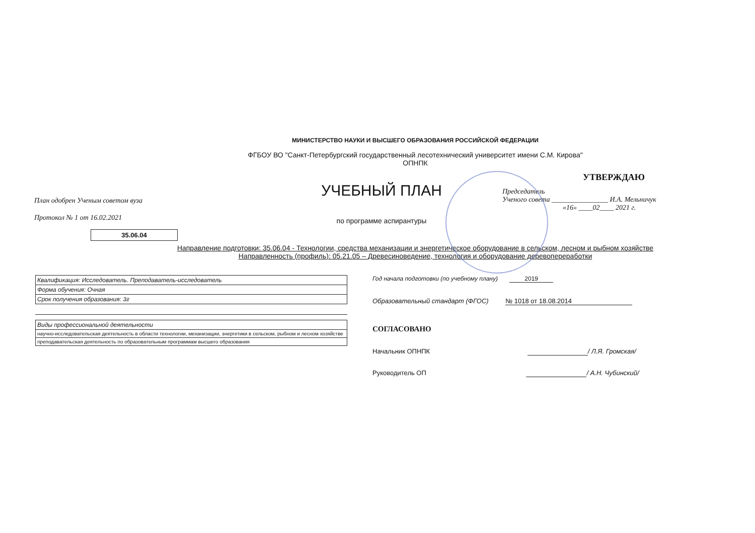МИНИСТЕРСТВО НАУКИ И ВЫСШЕГО ОБРАЗОВАНИЯ РОССИЙСКОЙ ФЕДЕРАЦИИ
ФГБОУ ВО "Санкт-Петербургский государственный лесотехнический университет имени С.М. Кирова"
ОПНПК
План одобрен Ученым советом вуза
Протокол № 1 от 16.02.2021
УЧЕБНЫЙ ПЛАН
по программе аспирантуры
УТВЕРЖДАЮ
Председатель
Ученого совета ________________ И.А. Мельничук
«16» ____02____ 2021 г.
35.06.04
Направление подготовки: 35.06.04 - Технологии, средства механизации и энергетическое оборудование в сельском, лесном и рыбном хозяйстве
Направленность (профиль): 05.21.05 – Древесиноведение, технология и оборудование деревопереработки
| Квалификация: Исследователь. Преподаватель-исследователь |
| Форма обучения: Очная |
| Срок получения образования: 3г |
| Виды профессиональной деятельности |
| научно-исследовательская деятельность в области технологии, механизации, энергетики в сельском, рыбном и лесном хозяйстве |
| преподавательская деятельность по образовательным программам высшего образования |
Год начала подготовки (по учебному плану) 2019
Образовательный стандарт (ФГОС) № 1018 от 18.08.2014
СОГЛАСОВАНО
Начальник ОПНПК / Л.Я. Громская/
Руководитель ОП / А.Н. Чубинский/